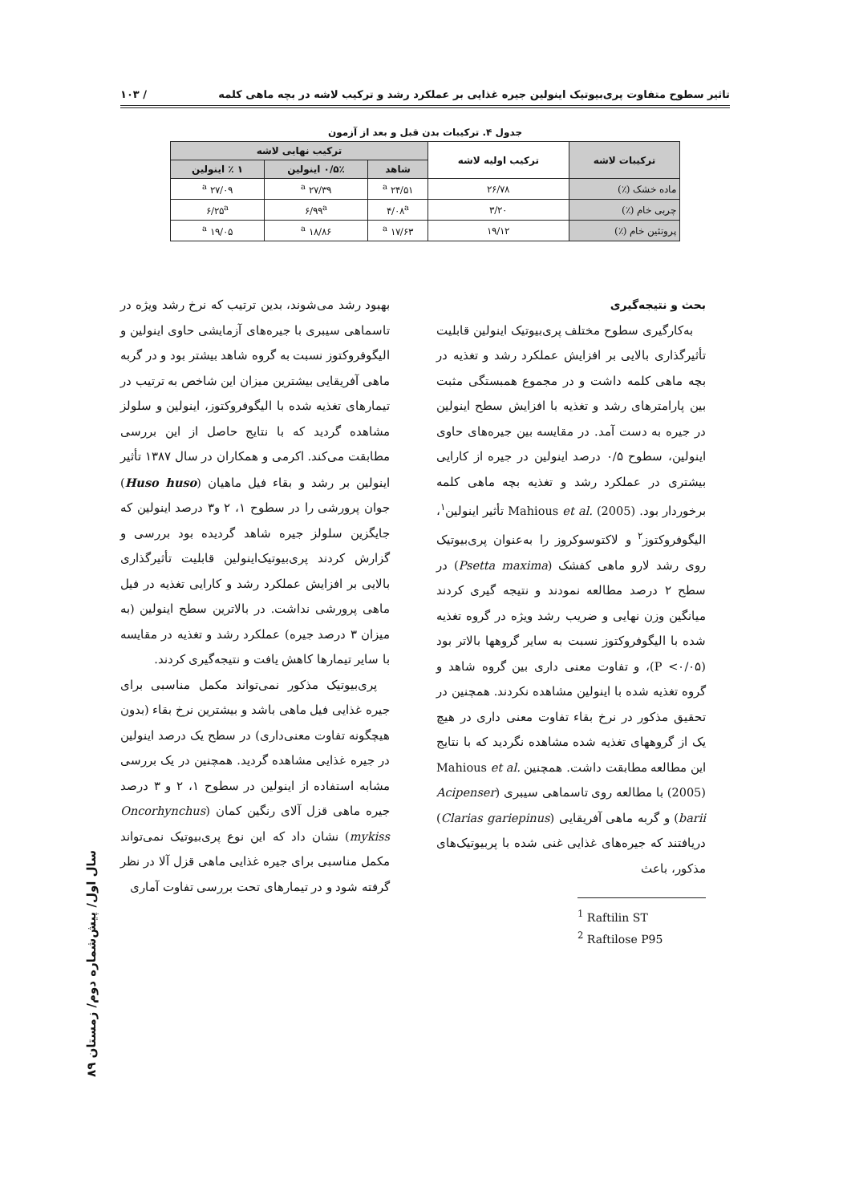تاثیر سطوح متفاوت پری‌بیوتیک اینولین جیره غذایی بر عملکرد رشد و ترکیب لاشه در بچه ماهی کلمه / ۱۰۳
جدول ۴. ترکیبات بدن قبل و بعد از آزمون
| ترکیبات لاشه | ترکیب اولیه لاشه | ترکیب نهایی لاشه | | |
| --- | --- | --- | --- | --- |
| | | شاهد | ۰/۵٪ اینولین | ۱ ٪ اینولین |
| ماده خشک (٪) | ۲۶/۷۸ | ۲۴/۵۱ <sup>a</sup> | ۲۷/۳۹ <sup>a</sup> | ۲۷/۰۹ <sup>a</sup> |
| چربی خام (٪) | ۳/۲۰ | ۴/۰۸<sup>a</sup> | ۶/۹۹<sup>a</sup> | ۶/۲۵<sup>a</sup> |
| پروتئین خام (٪) | ۱۹/۱۲ | ۱۷/۶۳ <sup>a</sup> | ۱۸/۸۶ <sup>a</sup> | ۱۹/۰۵ <sup>a</sup> |
بحث و نتیجه‌گیری
به‌کارگیری سطوح مختلف پری‌بیوتیک اینولین قابلیت تأثیرگذاری بالایی بر افزایش عملکرد رشد و تغذیه در بچه ماهی کلمه داشت و در مجموع همبستگی مثبت بین پارامترهای رشد و تغذیه با افزایش سطح اینولین در جیره به دست آمد. در مقایسه بین جیره‌های حاوی اینولین، سطوح ۰/۵ درصد اینولین در جیره از کارایی بیشتری در عملکرد رشد و تغذیه بچه ماهی کلمه برخوردار بود. Mahious et al. (2005) تأثیر اینولین<sup>۱</sup>، الیگوفروکتوز<sup>۲</sup> و لاکتوسوکروز را به‌عنوان پری‌بیوتیک روی رشد لارو ماهی کفشک (Psetta maxima) در سطح ۲ درصد مطالعه نمودند و نتیجه گیری کردند میانگین وزن نهایی و ضریب رشد ویژه در گروه تغذیه شده با الیگوفروکتوز نسبت به سایر گروهها بالاتر بود (P <۰/۰۵)، و تفاوت معنی داری بین گروه شاهد و گروه تغذیه شده با اینولین مشاهده نکردند. همچنین در تحقیق مذکور در نرخ بقاء تفاوت معنی داری در هیچ یک از گروههای تغذیه شده مشاهده نگردید که با نتایج این مطالعه مطابقت داشت. همچنین Mahious et al. (2005) با مطالعه روی تاسماهی سیبری (Acipenser barii) و گربه ماهی آفریقایی (Clarias gariepinus) دریافتند که جیره‌های غذایی غنی شده با پربیوتیک‌های مذکور، باعث
<sup>1</sup> Raftilin ST
<sup>2</sup> Raftilose P95
بهبود رشد می‌شوند، بدین ترتیب که نرخ رشد ویژه در تاسماهی سیبری با جیره‌های آزمایشی حاوی اینولین و الیگوفروکتوز نسبت به گروه شاهد بیشتر بود و در گربه ماهی آفریقایی بیشترین میزان این شاخص به ترتیب در تیمارهای تغذیه شده با الیگوفروکتوز، اینولین و سلولز مشاهده گردید که با نتایج حاصل از این بررسی مطابقت می‌کند. اکرمی و همکاران در سال ۱۳۸۷ تأثیر اینولین بر رشد و بقاء فیل ماهیان (Huso huso) جوان پرورشی را در سطوح ۱، ۲ و۳ درصد اینولین که جایگزین سلولز جیره شاهد گردیده بود بررسی و گزارش کردند پری‌بیوتیک‌اینولین قابلیت تأثیرگذاری بالایی بر افزایش عملکرد رشد و کارایی تغذیه در فیل ماهی پرورشی نداشت. در بالاترین سطح اینولین (به میزان ۳ درصد جیره) عملکرد رشد و تغذیه در مقایسه با سایر تیمارها کاهش یافت و نتیجه‌گیری کردند.
پری‌بیوتیک مذکور نمی‌تواند مکمل مناسبی برای جیره غذایی فیل ماهی باشد و بیشترین نرخ بقاء (بدون هیچگونه تفاوت معنی‌داری) در سطح یک درصد اینولین در جیره غذایی مشاهده گردید. همچنین در یک بررسی مشابه استفاده از اینولین در سطوح ۱، ۲ و ۳ درصد جیره ماهی قزل آلای رنگین کمان (Oncorhynchus mykiss) نشان داد که این نوع پری‌بیوتیک نمی‌تواند مکمل مناسبی برای جیره غذایی ماهی قزل آلا در نظر گرفته شود و در تیمارهای تحت بررسی تفاوت آماری
سال اول/ پیش‌شماره دوم/ زمستان ۸۹